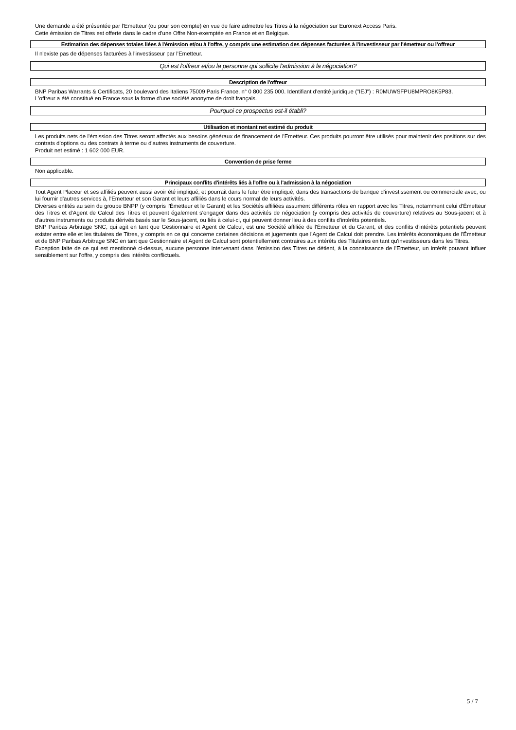Une demande a été présentée par l'Emetteur (ou pour son compte) en vue de faire admettre les Titres à la négociation sur Euronext Access Paris.
Cette émission de Titres est offerte dans le cadre d'une Offre Non-exemptée en France et en Belgique.
Estimation des dépenses totales liées à l'émission et/ou à l'offre, y compris une estimation des dépenses facturées à l'investisseur par l'émetteur ou l'offreur
Il n'existe pas de dépenses facturées à l'investisseur par l'Emetteur.
Qui est l'offreur et/ou la personne qui sollicite l'admission à la négociation?
Description de l'offreur
BNP Paribas Warrants & Certificats, 20 boulevard des Italiens 75009 Paris France, n° 0 800 235 000. Identifiant d'entité juridique ("IEJ") : R0MUWSFPU8MPRO8K5P83.
L'offreur a été constitué en France sous la forme d'une société anonyme de droit français.
Pourquoi ce prospectus est-il établi?
Utilisation et montant net estimé du produit
Les produits nets de l'émission des Titres seront affectés aux besoins généraux de financement de l'Emetteur. Ces produits pourront être utilisés pour maintenir des positions sur des contrats d'options ou des contrats à terme ou d'autres instruments de couverture.
Produit net estimé : 1 602 000 EUR.
Convention de prise ferme
Non applicable.
Principaux conflits d'intérêts liés à l'offre ou à l'admission à la négociation
Tout Agent Placeur et ses affiliés peuvent aussi avoir été impliqué, et pourrait dans le futur être impliqué, dans des transactions de banque d'investissement ou commerciale avec, ou lui fournir d'autres services à, l'Emetteur et son Garant et leurs affiliés dans le cours normal de leurs activités.
Diverses entités au sein du groupe BNPP (y compris l'Émetteur et le Garant) et les Sociétés affiliées assument différents rôles en rapport avec les Titres, notamment celui d'Émetteur des Titres et d'Agent de Calcul des Titres et peuvent également s'engager dans des activités de négociation (y compris des activités de couverture) relatives au Sous-jacent et à d'autres instruments ou produits dérivés basés sur le Sous-jacent, ou liés à celui-ci, qui peuvent donner lieu à des conflits d'intérêts potentiels.
BNP Paribas Arbitrage SNC, qui agit en tant que Gestionnaire et Agent de Calcul, est une Société affiliée de l'Émetteur et du Garant, et des conflits d'intérêts potentiels peuvent exister entre elle et les titulaires de Titres, y compris en ce qui concerne certaines décisions et jugements que l'Agent de Calcul doit prendre. Les intérêts économiques de l'Émetteur et de BNP Paribas Arbitrage SNC en tant que Gestionnaire et Agent de Calcul sont potentiellement contraires aux intérêts des Titulaires en tant qu'investisseurs dans les Titres.
Exception faite de ce qui est mentionné ci-dessus, aucune personne intervenant dans l'émission des Titres ne détient, à la connaissance de l'Emetteur, un intérêt pouvant influer sensiblement sur l'offre, y compris des intérêts conflictuels.
5 / 7